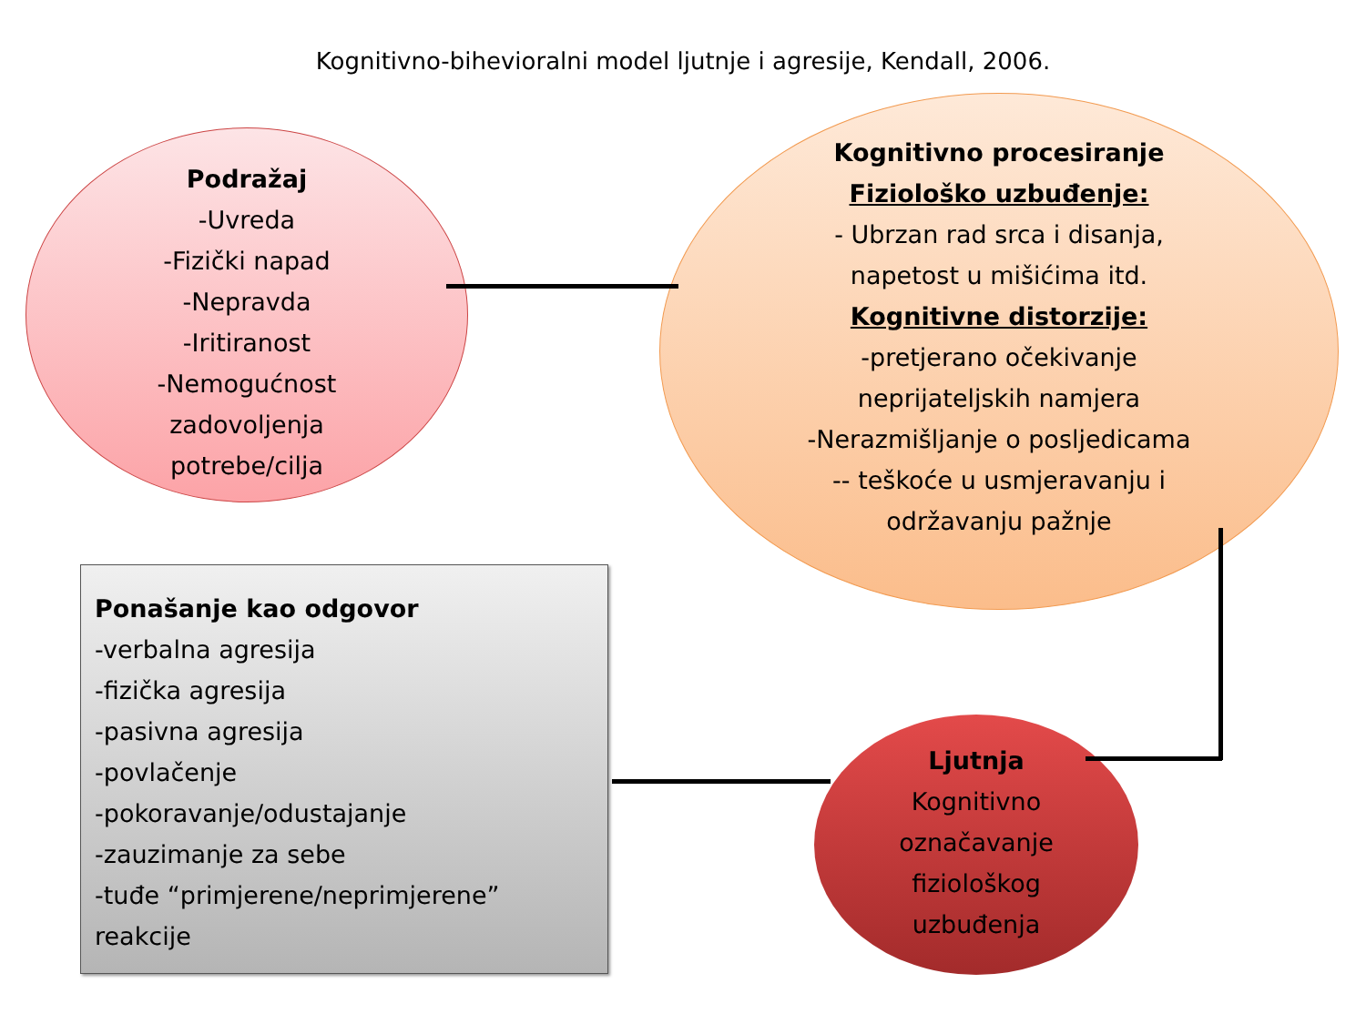Kognitivno-bihevioralni model ljutnje i agresije, Kendall, 2006.
Podražaj
-Uvreda
-Fizički napad
-Nepravda
-Iritiranost
-Nemogućnost
zadovoljenja
potrebe/cilja
Kognitivno procesiranje
Fiziološko uzbuđenje:
- Ubrzan rad srca i disanja,
napetost u mišićima itd.
Kognitivne distorzije:
-pretjerano očekivanje
neprijateljskih namjera
-Nerazmišljanje o posljedicama
-- teškoće u usmjeravanju i
održavanju pažnje
Ponašanje kao odgovor
-verbalna agresija
-fizička agresija
-pasivna agresija
-povlačenje
-pokoravanje/odustajanje
-zauzimanje za sebe
-tuđe “primjerene/neprimjerene” reakcije
Ljutnja
Kognitivno
označavanje
fiziološkog
uzbuđenja